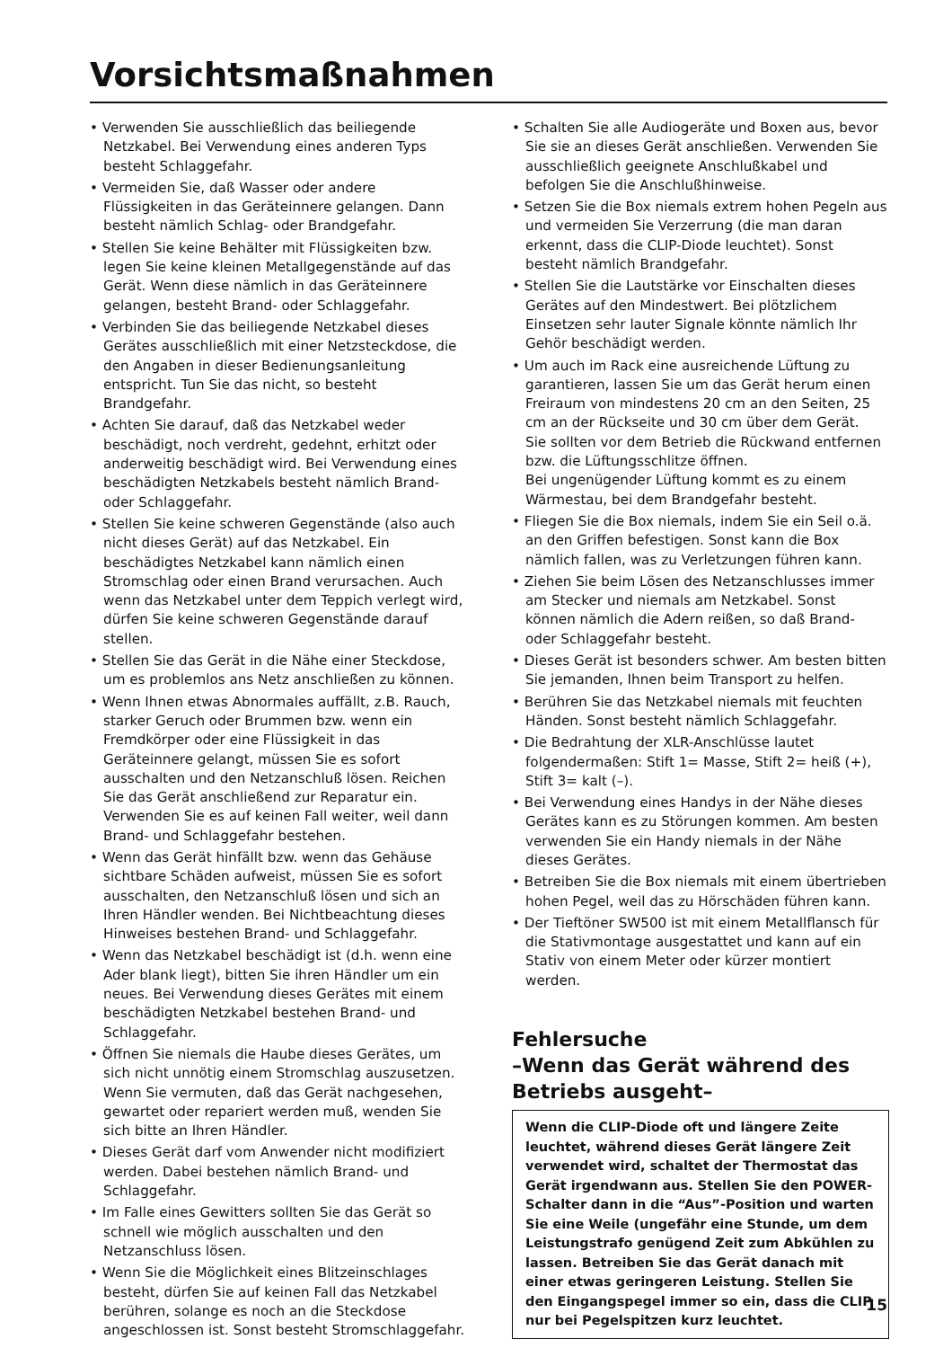Vorsichtsmaßnahmen
• Verwenden Sie ausschließlich das beiliegende Netzkabel. Bei Verwendung eines anderen Typs besteht Schlaggefahr.
• Vermeiden Sie, daß Wasser oder andere Flüssigkeiten in das Geräteinnere gelangen. Dann besteht nämlich Schlag- oder Brandgefahr.
• Stellen Sie keine Behälter mit Flüssigkeiten bzw. legen Sie keine kleinen Metallgegenstände auf das Gerät. Wenn diese nämlich in das Geräteinnere gelangen, besteht Brand- oder Schlaggefahr.
• Verbinden Sie das beiliegende Netzkabel dieses Gerätes ausschließlich mit einer Netzsteckdose, die den Angaben in dieser Bedienungsanleitung entspricht. Tun Sie das nicht, so besteht Brandgefahr.
• Achten Sie darauf, daß das Netzkabel weder beschädigt, noch verdreht, gedehnt, erhitzt oder anderweitig beschädigt wird. Bei Verwendung eines beschädigten Netzkabels besteht nämlich Brand- oder Schlaggefahr.
• Stellen Sie keine schweren Gegenstände (also auch nicht dieses Gerät) auf das Netzkabel. Ein beschädigtes Netzkabel kann nämlich einen Stromschlag oder einen Brand verursachen. Auch wenn das Netzkabel unter dem Teppich verlegt wird, dürfen Sie keine schweren Gegenstände darauf stellen.
• Stellen Sie das Gerät in die Nähe einer Steckdose, um es problemlos ans Netz anschließen zu können.
• Wenn Ihnen etwas Abnormales auffällt, z.B. Rauch, starker Geruch oder Brummen bzw. wenn ein Fremdkörper oder eine Flüssigkeit in das Geräteinnere gelangt, müssen Sie es sofort ausschalten und den Netzanschluß lösen. Reichen Sie das Gerät anschließend zur Reparatur ein. Verwenden Sie es auf keinen Fall weiter, weil dann Brand- und Schlaggefahr bestehen.
• Wenn das Gerät hinfällt bzw. wenn das Gehäuse sichtbare Schäden aufweist, müssen Sie es sofort ausschalten, den Netzanschluß lösen und sich an Ihren Händler wenden. Bei Nichtbeachtung dieses Hinweises bestehen Brand- und Schlaggefahr.
• Wenn das Netzkabel beschädigt ist (d.h. wenn eine Ader blank liegt), bitten Sie ihren Händler um ein neues. Bei Verwendung dieses Gerätes mit einem beschädigten Netzkabel bestehen Brand- und Schlaggefahr.
• Öffnen Sie niemals die Haube dieses Gerätes, um sich nicht unnötig einem Stromschlag auszusetzen. Wenn Sie vermuten, daß das Gerät nachgesehen, gewartet oder repariert werden muß, wenden Sie sich bitte an Ihren Händler.
• Dieses Gerät darf vom Anwender nicht modifiziert werden. Dabei bestehen nämlich Brand- und Schlaggefahr.
• Im Falle eines Gewitters sollten Sie das Gerät so schnell wie möglich ausschalten und den Netzanschluss lösen.
• Wenn Sie die Möglichkeit eines Blitzeinschlages besteht, dürfen Sie auf keinen Fall das Netzkabel berühren, solange es noch an die Steckdose angeschlossen ist. Sonst besteht Stromschlaggefahr.
• Schalten Sie alle Audiogeräte und Boxen aus, bevor Sie sie an dieses Gerät anschließen. Verwenden Sie ausschließlich geeignete Anschlußkabel und befolgen Sie die Anschlußhinweise.
• Setzen Sie die Box niemals extrem hohen Pegeln aus und vermeiden Sie Verzerrung (die man daran erkennt, dass die CLIP-Diode leuchtet). Sonst besteht nämlich Brandgefahr.
• Stellen Sie die Lautstärke vor Einschalten dieses Gerätes auf den Mindestwert. Bei plötzlichem Einsetzen sehr lauter Signale könnte nämlich Ihr Gehör beschädigt werden.
• Um auch im Rack eine ausreichende Lüftung zu garantieren, lassen Sie um das Gerät herum einen Freiraum von mindestens 20 cm an den Seiten, 25 cm an der Rückseite und 30 cm über dem Gerät.
Sie sollten vor dem Betrieb die Rückwand entfernen bzw. die Lüftungsschlitze öffnen.
Bei ungenügender Lüftung kommt es zu einem Wärmestau, bei dem Brandgefahr besteht.
• Fliegen Sie die Box niemals, indem Sie ein Seil o.ä. an den Griffen befestigen. Sonst kann die Box nämlich fallen, was zu Verletzungen führen kann.
• Ziehen Sie beim Lösen des Netzanschlusses immer am Stecker und niemals am Netzkabel. Sonst können nämlich die Adern reißen, so daß Brand- oder Schlaggefahr besteht.
• Dieses Gerät ist besonders schwer. Am besten bitten Sie jemanden, Ihnen beim Transport zu helfen.
• Berühren Sie das Netzkabel niemals mit feuchten Händen. Sonst besteht nämlich Schlaggefahr.
• Die Bedrahtung der XLR-Anschlüsse lautet folgendermaßen: Stift 1= Masse, Stift 2= heiß (+), Stift 3= kalt (–).
• Bei Verwendung eines Handys in der Nähe dieses Gerätes kann es zu Störungen kommen. Am besten verwenden Sie ein Handy niemals in der Nähe dieses Gerätes.
• Betreiben Sie die Box niemals mit einem übertrieben hohen Pegel, weil das zu Hörschäden führen kann.
• Der Tieftöner SW500 ist mit einem Metallflansch für die Stativmontage ausgestattet und kann auf ein Stativ von einem Meter oder kürzer montiert werden.
Fehlersuche
–Wenn das Gerät während des Betriebs ausgeht–
Wenn die CLIP-Diode oft und längere Zeite leuchtet, während dieses Gerät längere Zeit verwendet wird, schaltet der Thermostat das Gerät irgendwann aus. Stellen Sie den POWER-Schalter dann in die “Aus”-Position und warten Sie eine Weile (ungefähr eine Stunde, um dem Leistungstrafo genügend Zeit zum Abkühlen zu lassen. Betreiben Sie das Gerät danach mit einer etwas geringeren Leistung. Stellen Sie den Eingangspegel immer so ein, dass die CLIP nur bei Pegelspitzen kurz leuchtet.
15